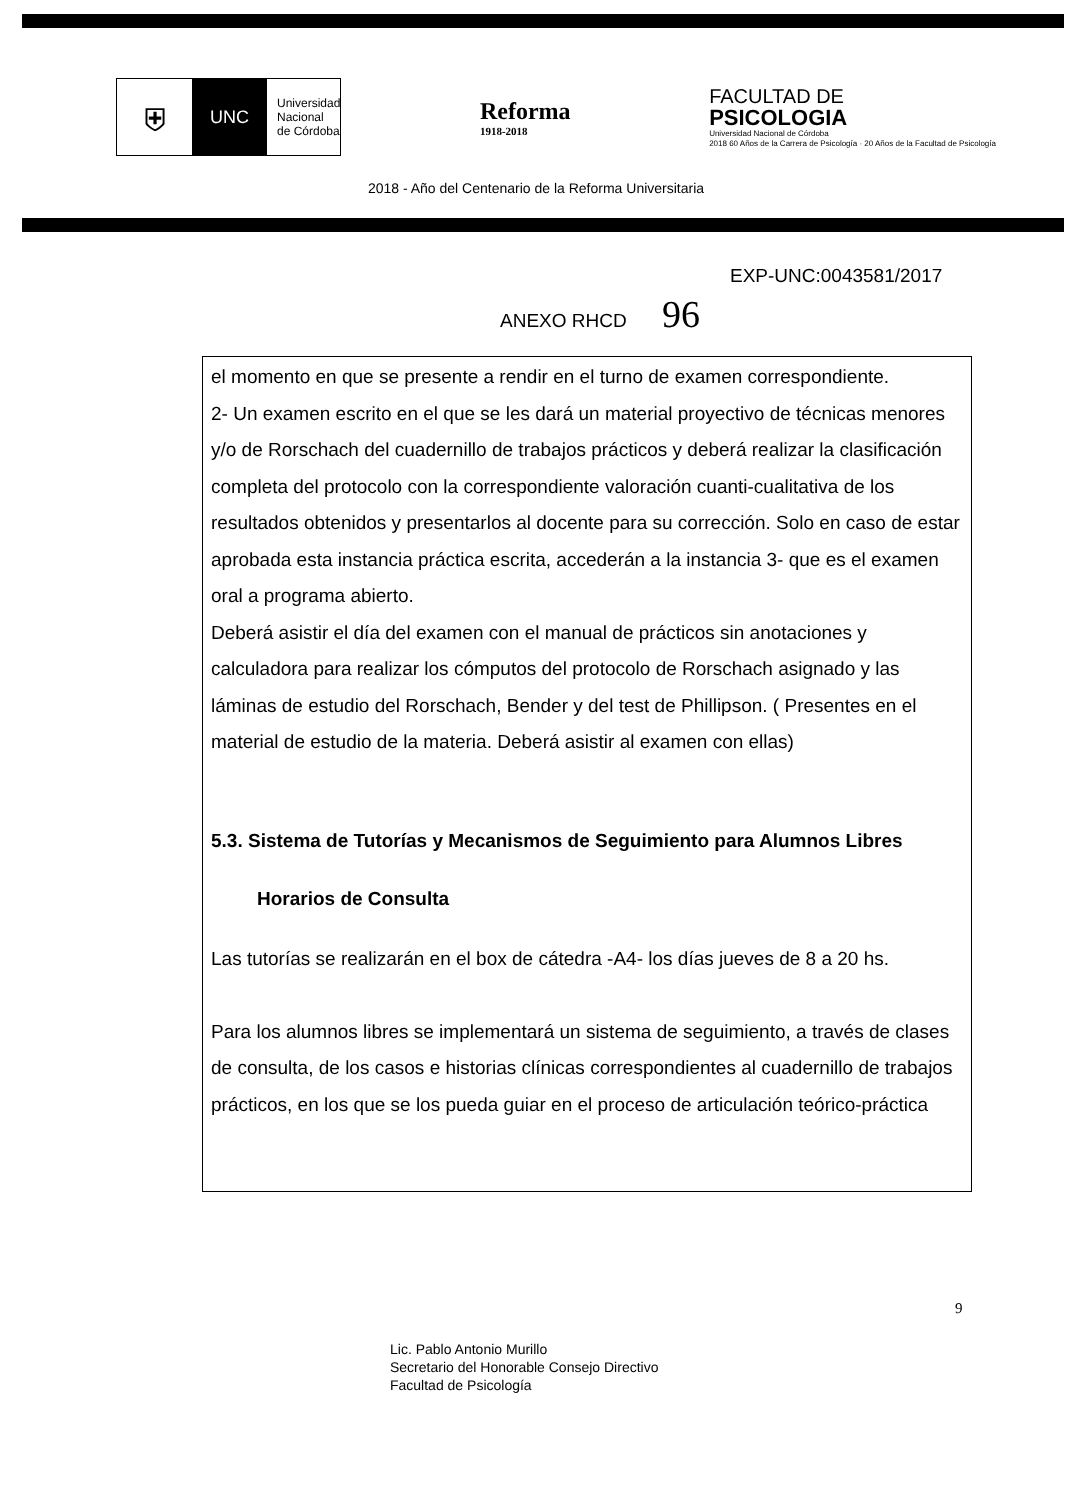⛨
UNC
Universidad
Nacional
de Córdoba
Reforma
1918-2018
FACULTAD DE
PSICOLOGIA
Universidad Nacional de Córdoba
2018 60 Años de la Carrera de Psicología · 20 Años de la Facultad de Psicología
2018 - Año del Centenario de la Reforma Universitaria
EXP-UNC:0043581/2017
ANEXO RHCD 96
el momento en que se presente a rendir en el turno de examen correspondiente.
2- Un examen escrito en el que se les dará un material proyectivo de técnicas menores y/o de Rorschach del cuadernillo de trabajos prácticos y deberá realizar la clasificación completa del protocolo con la correspondiente valoración cuanti-cualitativa de los resultados obtenidos y presentarlos al docente para su corrección. Solo en caso de estar aprobada esta instancia práctica escrita, accederán a la instancia 3- que es el examen oral a programa abierto.
Deberá asistir el día del examen con el manual de prácticos sin anotaciones y calculadora para realizar los cómputos del protocolo de Rorschach asignado y las láminas de estudio del Rorschach, Bender y del test de Phillipson. ( Presentes en el material de estudio de la materia. Deberá asistir al examen con ellas)
5.3. Sistema de Tutorías y Mecanismos de Seguimiento para Alumnos Libres
Horarios de Consulta
Las tutorías se realizarán en el box de cátedra -A4- los días jueves de 8 a 20 hs.
Para los alumnos libres se implementará un sistema de seguimiento, a través de clases de consulta, de los casos e historias clínicas correspondientes al cuadernillo de trabajos prácticos, en los que se los pueda guiar en el proceso de articulación teórico-práctica
9
Lic. Pablo Antonio Murillo
Secretario del Honorable Consejo Directivo
Facultad de Psicología